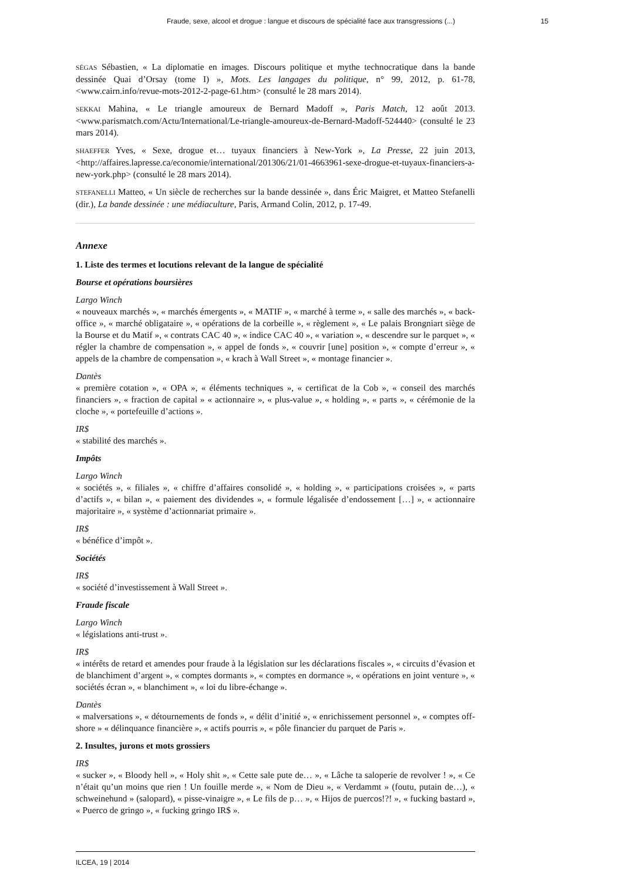Fraude, sexe, alcool et drogue : langue et discours de spécialité face aux transgressions (...) 15
SÉGAS Sébastien, « La diplomatie en images. Discours politique et mythe technocratique dans la bande dessinée Quai d’Orsay (tome I) », Mots. Les langages du politique, n° 99, 2012, p. 61-78, <www.cairn.info/revue-mots-2012-2-page-61.htm> (consulté le 28 mars 2014).
SEKKAI Mahina, « Le triangle amoureux de Bernard Madoff », Paris Match, 12 août 2013. <www.parismatch.com/Actu/International/Le-triangle-amoureux-de-Bernard-Madoff-524440> (consulté le 23 mars 2014).
SHAEFFER Yves, « Sexe, drogue et… tuyaux financiers à New-York », La Presse, 22 juin 2013, <http://affaires.lapresse.ca/economie/international/201306/21/01-4663961-sexe-drogue-et-tuyaux-financiers-a-new-york.php> (consulté le 28 mars 2014).
STEFANELLI Matteo, « Un siècle de recherches sur la bande dessinée », dans Éric Maigret, et Matteo Stefanelli (dir.), La bande dessinée : une médiaculture, Paris, Armand Colin, 2012, p. 17-49.
Annexe
1. Liste des termes et locutions relevant de la langue de spécialité
Bourse et opérations boursières
Largo Winch
« nouveaux marchés », « marchés émergents », « MATIF », « marché à terme », « salle des marchés », « back-office », « marché obligataire », « opérations de la corbeille », « règlement », « Le palais Brongniart siège de la Bourse et du Matif », « contrats CAC 40 », « indice CAC 40 », « variation », « descendre sur le parquet », « régler la chambre de compensation », « appel de fonds », « couvrir [une] position », « compte d’erreur », « appels de la chambre de compensation », « krach à Wall Street », « montage financier ».
Dantès
« première cotation », « OPA », « éléments techniques », « certificat de la Cob », « conseil des marchés financiers », « fraction de capital » « actionnaire », « plus-value », « holding », « parts », « cérémonie de la cloche », « portefeuille d’actions ».
IR$
« stabilité des marchés ».
Impôts
Largo Winch
« sociétés », « filiales », « chiffre d’affaires consolidé », « holding », « participations croisées », « parts d’actifs », « bilan », « paiement des dividendes », « formule légalisée d’endossement […] », « actionnaire majoritaire », « système d’actionnariat primaire ».
IR$
« bénéfice d’impôt ».
Sociétés
IR$
« société d’investissement à Wall Street ».
Fraude fiscale
Largo Winch
« législations anti-trust ».
IR$
« intérêts de retard et amendes pour fraude à la législation sur les déclarations fiscales », « circuits d’évasion et de blanchiment d’argent », « comptes dormants », « comptes en dormance », « opérations en joint venture », « sociétés écran », « blanchiment », « loi du libre-échange ».
Dantès
« malversations », « détournements de fonds », « délit d’initié », « enrichissement personnel », « comptes off-shore » « délinquance financière », « actifs pourris », « pôle financier du parquet de Paris ».
2. Insultes, jurons et mots grossiers
IR$
« sucker », « Bloody hell », « Holy shit », « Cette sale pute de… », « Lâche ta saloperie de revolver ! », « Ce n’était qu’un moins que rien ! Un fouille merde », « Nom de Dieu », « Verdammt » (foutu, putain de…), « schweinehund » (salopard), « pisse-vinaigre », « Le fils de p… », « Hijos de puercos!?! », « fucking bastard », « Puerco de gringo », « fucking gringo IR$ ».
ILCEA, 19 | 2014